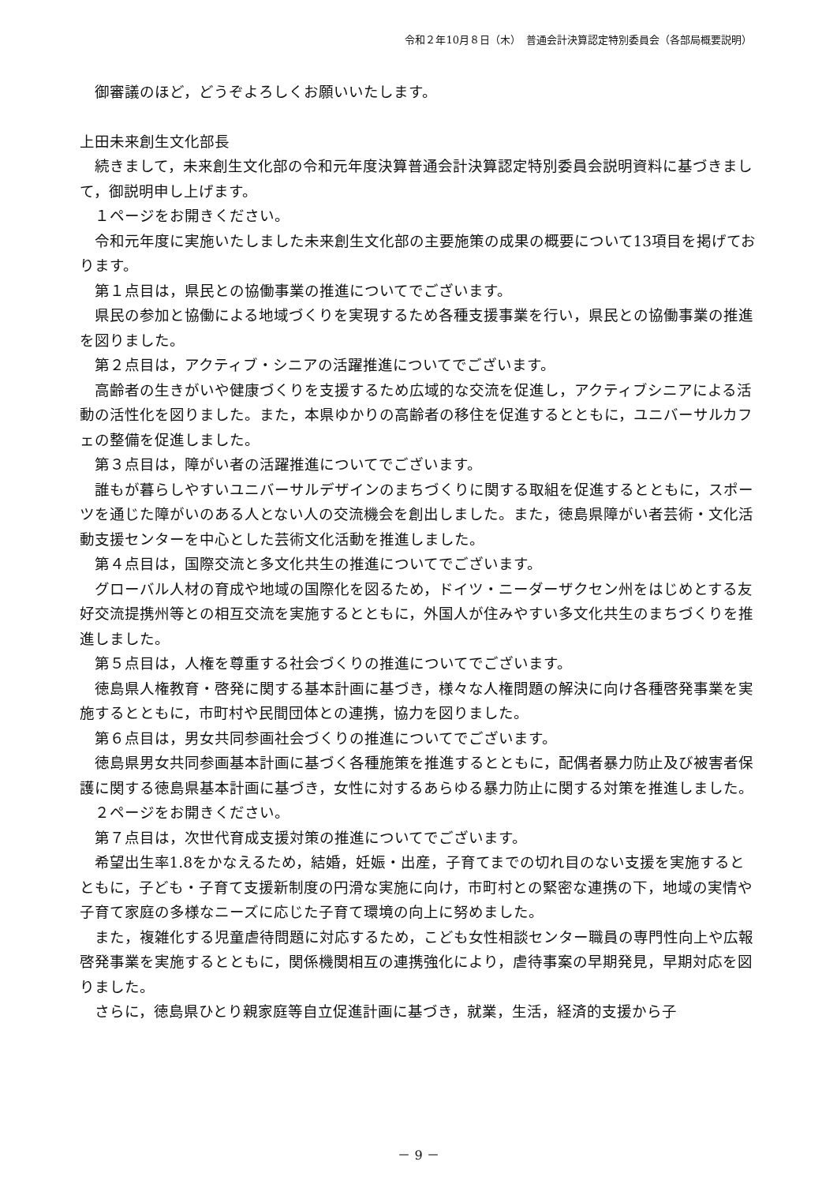令和２年10月８日（木）　普通会計決算認定特別委員会（各部局概要説明）
御審議のほど，どうぞよろしくお願いいたします。
上田未来創生文化部長
続きまして，未来創生文化部の令和元年度決算普通会計決算認定特別委員会説明資料に基づきまして，御説明申し上げます。
１ページをお開きください。
令和元年度に実施いたしました未来創生文化部の主要施策の成果の概要について13項目を掲げております。
第１点目は，県民との協働事業の推進についてでございます。
県民の参加と協働による地域づくりを実現するため各種支援事業を行い，県民との協働事業の推進を図りました。
第２点目は，アクティブ・シニアの活躍推進についてでございます。
高齢者の生きがいや健康づくりを支援するため広域的な交流を促進し，アクティブシニアによる活動の活性化を図りました。また，本県ゆかりの高齢者の移住を促進するとともに，ユニバーサルカフェの整備を促進しました。
第３点目は，障がい者の活躍推進についてでございます。
誰もが暮らしやすいユニバーサルデザインのまちづくりに関する取組を促進するとともに，スポーツを通じた障がいのある人とない人の交流機会を創出しました。また，徳島県障がい者芸術・文化活動支援センターを中心とした芸術文化活動を推進しました。
第４点目は，国際交流と多文化共生の推進についてでございます。
グローバル人材の育成や地域の国際化を図るため，ドイツ・ニーダーザクセン州をはじめとする友好交流提携州等との相互交流を実施するとともに，外国人が住みやすい多文化共生のまちづくりを推進しました。
第５点目は，人権を尊重する社会づくりの推進についてでございます。
徳島県人権教育・啓発に関する基本計画に基づき，様々な人権問題の解決に向け各種啓発事業を実施するとともに，市町村や民間団体との連携，協力を図りました。
第６点目は，男女共同参画社会づくりの推進についてでございます。
徳島県男女共同参画基本計画に基づく各種施策を推進するとともに，配偶者暴力防止及び被害者保護に関する徳島県基本計画に基づき，女性に対するあらゆる暴力防止に関する対策を推進しました。
２ページをお開きください。
第７点目は，次世代育成支援対策の推進についてでございます。
希望出生率1.8をかなえるため，結婚，妊娠・出産，子育てまでの切れ目のない支援を実施するとともに，子ども・子育て支援新制度の円滑な実施に向け，市町村との緊密な連携の下，地域の実情や子育て家庭の多様なニーズに応じた子育て環境の向上に努めました。
また，複雑化する児童虐待問題に対応するため，こども女性相談センター職員の専門性向上や広報啓発事業を実施するとともに，関係機関相互の連携強化により，虐待事案の早期発見，早期対応を図りました。
さらに，徳島県ひとり親家庭等自立促進計画に基づき，就業，生活，経済的支援から子
－ 9 －